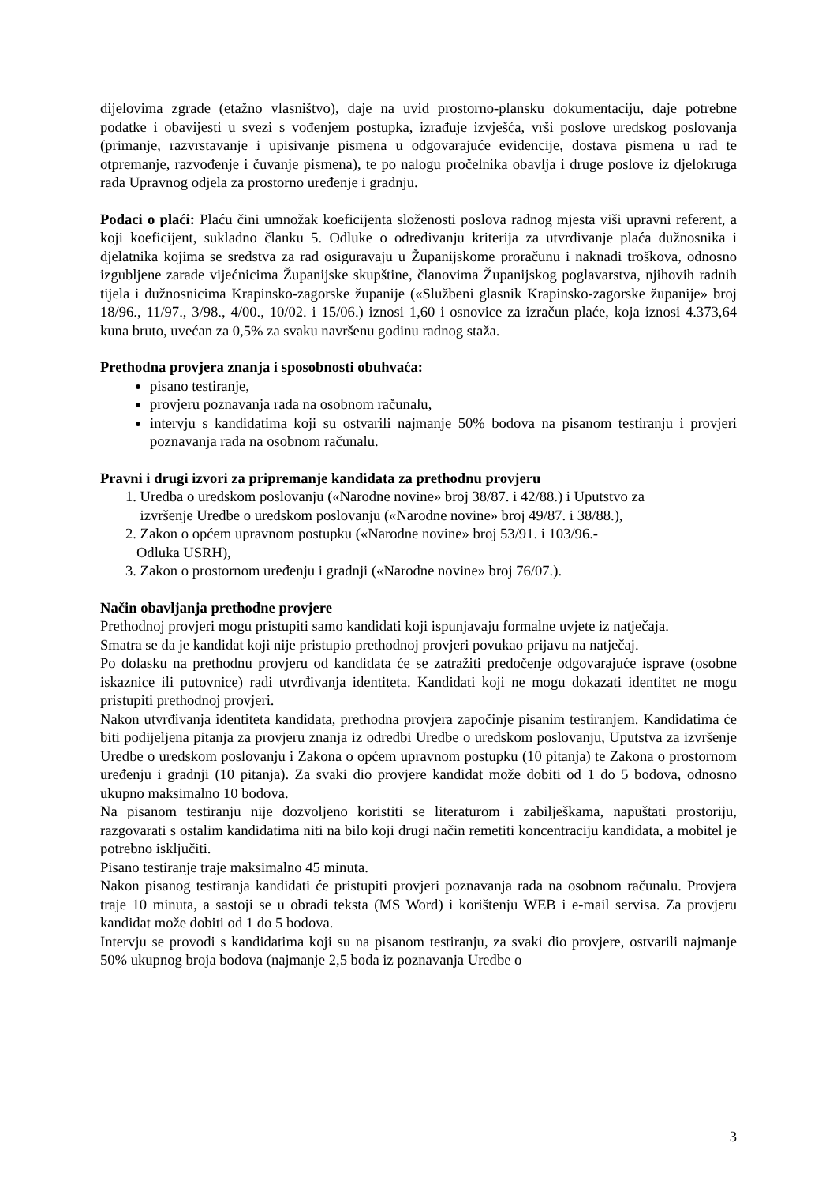dijelovima zgrade (etažno vlasništvo), daje na uvid prostorno-plansku dokumentaciju, daje potrebne podatke i obavijesti u svezi s vođenjem postupka, izrađuje izvješća, vrši poslove uredskog poslovanja (primanje, razvrstavanje i upisivanje pismena u odgovarajuće evidencije, dostava pismena u rad te otpremanje, razvođenje i čuvanje pismena), te po nalogu pročelnika obavlja i druge poslove iz djelokruga rada Upravnog odjela za prostorno uređenje i gradnju.
Podaci o plaći: Plaću čini umnožak koeficijenta složenosti poslova radnog mjesta viši upravni referent, a koji koeficijent, sukladno članku 5. Odluke o određivanju kriterija za utvrđivanje plaća dužnosnika i djelatnika kojima se sredstva za rad osiguravaju u Županijskome proračunu i naknadi troškova, odnosno izgubljene zarade vijećnicima Županijske skupštine, članovima Županijskog poglavarstva, njihovih radnih tijela i dužnosnicima Krapinsko-zagorske županije («Službeni glasnik Krapinsko-zagorske županije» broj 18/96., 11/97., 3/98., 4/00., 10/02. i 15/06.) iznosi 1,60 i osnovice za izračun plaće, koja iznosi 4.373,64 kuna bruto, uvećan za 0,5% za svaku navršenu godinu radnog staža.
Prethodna provjera znanja i sposobnosti obuhvaća:
pisano testiranje,
provjeru poznavanja rada na osobnom računalu,
intervju s kandidatima koji su ostvarili najmanje 50% bodova na pisanom testiranju i provjeri poznavanja rada na osobnom računalu.
Pravni i drugi izvori za pripremanje kandidata za prethodnu provjeru
1. Uredba o uredskom poslovanju («Narodne novine» broj 38/87. i 42/88.) i Uputstvo za
izvršenje Uredbe o uredskom poslovanju («Narodne novine» broj 49/87. i 38/88.),
2. Zakon o općem upravnom postupku («Narodne novine» broj 53/91. i 103/96.-
Odluka USRH),
3. Zakon o prostornom uređenju i gradnji («Narodne novine» broj 76/07.).
Način obavljanja prethodne provjere
Prethodnoj provjeri mogu pristupiti samo kandidati koji ispunjavaju formalne uvjete iz natječaja.
Smatra se da je kandidat koji nije pristupio prethodnoj provjeri povukao prijavu na natječaj.
Po dolasku na prethodnu provjeru od kandidata će se zatražiti predočenje odgovarajuće isprave (osobne iskaznice ili putovnice) radi utvrđivanja identiteta. Kandidati koji ne mogu dokazati identitet ne mogu pristupiti prethodnoj provjeri.
Nakon utvrđivanja identiteta kandidata, prethodna provjera započinje pisanim testiranjem. Kandidatima će biti podijeljena pitanja za provjeru znanja iz odredbi Uredbe o uredskom poslovanju, Uputstva za izvršenje Uredbe o uredskom poslovanju i Zakona o općem upravnom postupku (10 pitanja) te Zakona o prostornom uređenju i gradnji (10 pitanja). Za svaki dio provjere kandidat može dobiti od 1 do 5 bodova, odnosno ukupno maksimalno 10 bodova.
Na pisanom testiranju nije dozvoljeno koristiti se literaturom i zabilješkama, napuštati prostoriju, razgovarati s ostalim kandidatima niti na bilo koji drugi način remetiti koncentraciju kandidata, a mobitel je potrebno isključiti.
Pisano testiranje traje maksimalno 45 minuta.
Nakon pisanog testiranja kandidati će pristupiti provjeri poznavanja rada na osobnom računalu. Provjera traje 10 minuta, a sastoji se u obradi teksta (MS Word) i korištenju WEB i e-mail servisa. Za provjeru kandidat može dobiti od 1 do 5 bodova.
Intervju se provodi s kandidatima koji su na pisanom testiranju, za svaki dio provjere, ostvarili najmanje 50% ukupnog broja bodova (najmanje 2,5 boda iz poznavanja Uredbe o
3